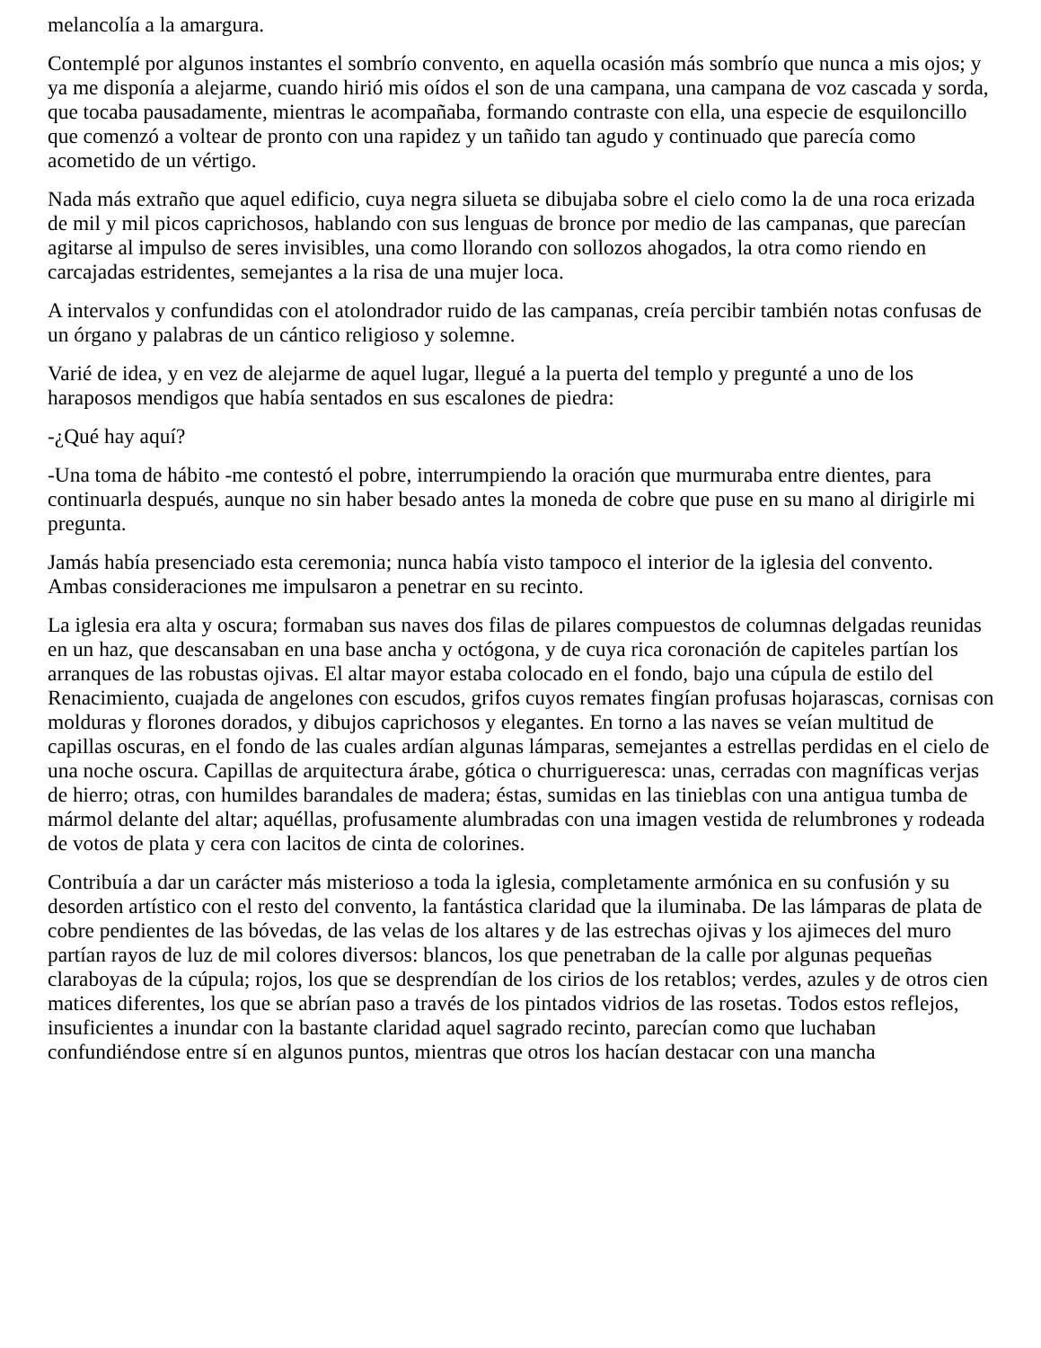melancolía a la amargura.
Contemplé por algunos instantes el sombrío convento, en aquella ocasión más sombrío que nunca a mis ojos; y ya me disponía a alejarme, cuando hirió mis oídos el son de una campana, una campana de voz cascada y sorda, que tocaba pausadamente, mientras le acompañaba, formando contraste con ella, una especie de esquiloncillo que comenzó a voltear de pronto con una rapidez y un tañido tan agudo y continuado que parecía como acometido de un vértigo.
Nada más extraño que aquel edificio, cuya negra silueta se dibujaba sobre el cielo como la de una roca erizada de mil y mil picos caprichosos, hablando con sus lenguas de bronce por medio de las campanas, que parecían agitarse al impulso de seres invisibles, una como llorando con sollozos ahogados, la otra como riendo en carcajadas estridentes, semejantes a la risa de una mujer loca.
A intervalos y confundidas con el atolondrador ruido de las campanas, creía percibir también notas confusas de un órgano y palabras de un cántico religioso y solemne.
Varié de idea, y en vez de alejarme de aquel lugar, llegué a la puerta del templo y pregunté a uno de los haraposos mendigos que había sentados en sus escalones de piedra:
-¿Qué hay aquí?
-Una toma de hábito -me contestó el pobre, interrumpiendo la oración que murmuraba entre dientes, para continuarla después, aunque no sin haber besado antes la moneda de cobre que puse en su mano al dirigirle mi pregunta.
Jamás había presenciado esta ceremonia; nunca había visto tampoco el interior de la iglesia del convento. Ambas consideraciones me impulsaron a penetrar en su recinto.
La iglesia era alta y oscura; formaban sus naves dos filas de pilares compuestos de columnas delgadas reunidas en un haz, que descansaban en una base ancha y octógona, y de cuya rica coronación de capiteles partían los arranques de las robustas ojivas. El altar mayor estaba colocado en el fondo, bajo una cúpula de estilo del Renacimiento, cuajada de angelones con escudos, grifos cuyos remates fingían profusas hojarascas, cornisas con molduras y florones dorados, y dibujos caprichosos y elegantes. En torno a las naves se veían multitud de capillas oscuras, en el fondo de las cuales ardían algunas lámparas, semejantes a estrellas perdidas en el cielo de una noche oscura. Capillas de arquitectura árabe, gótica o churrigueresca: unas, cerradas con magníficas verjas de hierro; otras, con humildes barandales de madera; éstas, sumidas en las tinieblas con una antigua tumba de mármol delante del altar; aquéllas, profusamente alumbradas con una imagen vestida de relumbrones y rodeada de votos de plata y cera con lacitos de cinta de colorines.
Contribuía a dar un carácter más misterioso a toda la iglesia, completamente armónica en su confusión y su desorden artístico con el resto del convento, la fantástica claridad que la iluminaba. De las lámparas de plata de cobre pendientes de las bóvedas, de las velas de los altares y de las estrechas ojivas y los ajimeces del muro partían rayos de luz de mil colores diversos: blancos, los que penetraban de la calle por algunas pequeñas claraboyas de la cúpula; rojos, los que se desprendían de los cirios de los retablos; verdes, azules y de otros cien matices diferentes, los que se abrían paso a través de los pintados vidrios de las rosetas. Todos estos reflejos, insuficientes a inundar con la bastante claridad aquel sagrado recinto, parecían como que luchaban confundiéndose entre sí en algunos puntos, mientras que otros los hacían destacar con una mancha